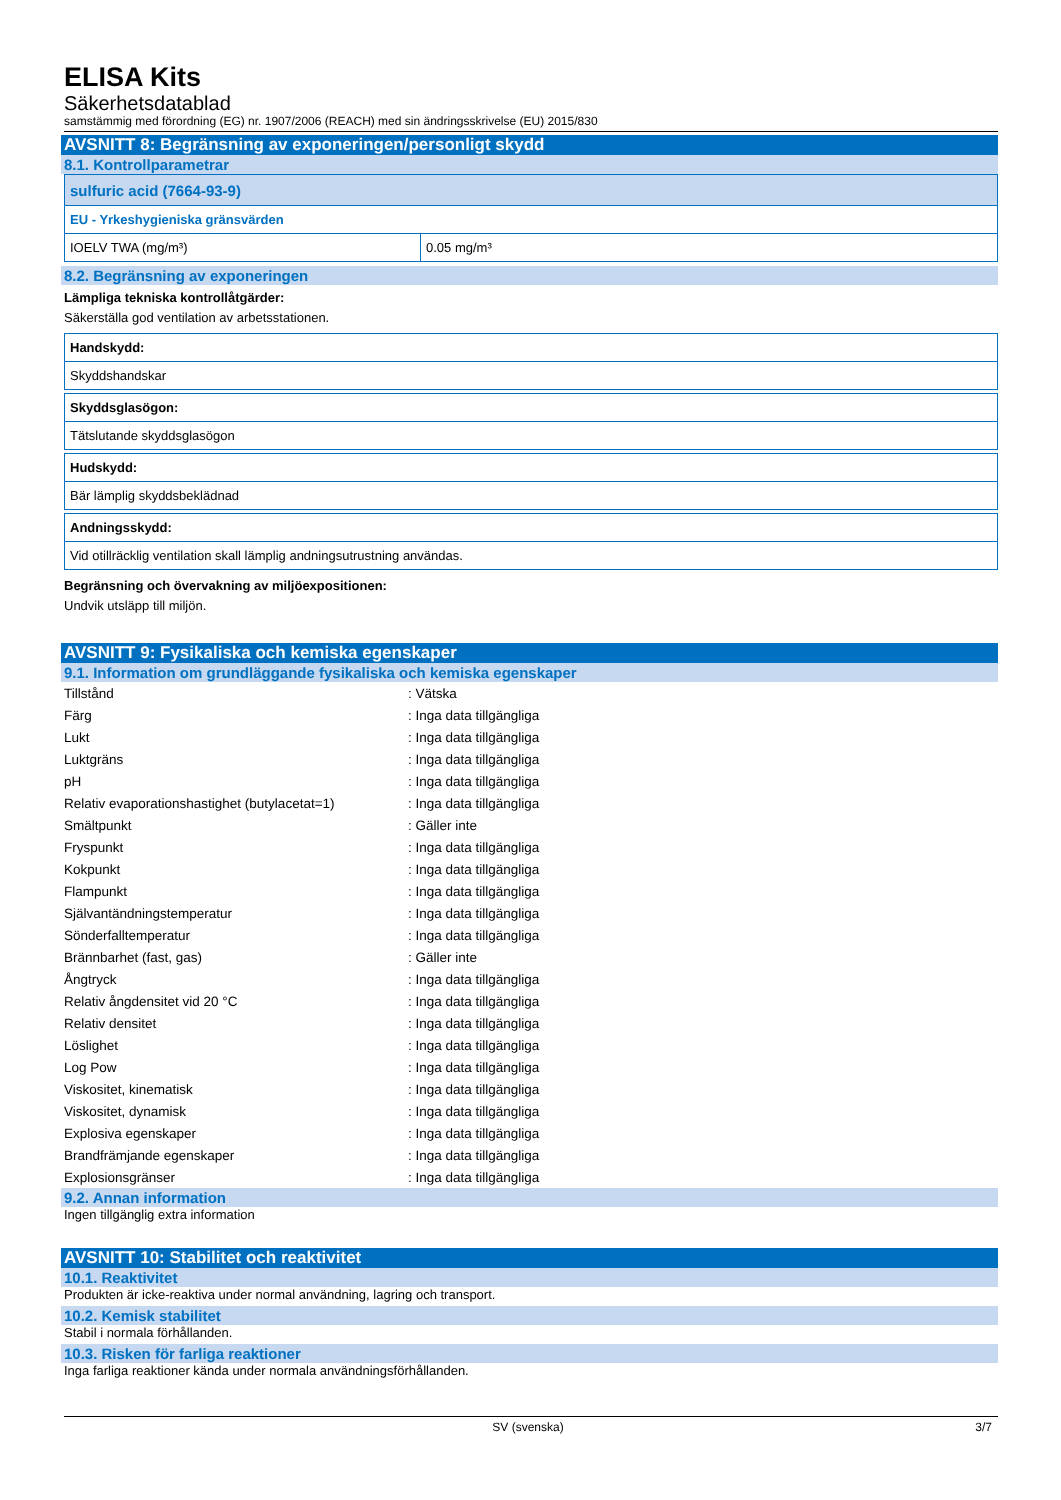ELISA Kits
Säkerhetsdatablad
samstämmig med förordning (EG) nr. 1907/2006 (REACH) med sin ändringsskrivelse (EU) 2015/830
AVSNITT 8: Begränsning av exponeringen/personligt skydd
8.1. Kontrollparametrar
| sulfuric acid (7664-93-9) | |
| EU - Yrkeshygieniska gränsvärden | |
| IOELV TWA (mg/m³) | 0.05 mg/m³ |
8.2. Begränsning av exponeringen
Lämpliga tekniska kontrollåtgärder:
Säkerställa god ventilation av arbetsstationen.
| Handskydd: |
| Skyddshandskar |
| Skyddsglasögon: |
| Tätslutande skyddsglasögon |
| Hudskydd: |
| Bär lämplig skyddsbeklädnad |
| Andningsskydd: |
| Vid otillräcklig ventilation skall lämplig andningsutrustning användas. |
Begränsning och övervakning av miljöexpositionen:
Undvik utsläpp till miljön.
AVSNITT 9: Fysikaliska och kemiska egenskaper
9.1. Information om grundläggande fysikaliska och kemiska egenskaper
| Tillstånd | : Vätska |
| Färg | : Inga data tillgängliga |
| Lukt | : Inga data tillgängliga |
| Luktgräns | : Inga data tillgängliga |
| pH | : Inga data tillgängliga |
| Relativ evaporationshastighet (butylacetat=1) | : Inga data tillgängliga |
| Smältpunkt | : Gäller inte |
| Fryspunkt | : Inga data tillgängliga |
| Kokpunkt | : Inga data tillgängliga |
| Flampunkt | : Inga data tillgängliga |
| Självantändningstemperatur | : Inga data tillgängliga |
| Sönderfalltemperatur | : Inga data tillgängliga |
| Brännbarhet (fast, gas) | : Gäller inte |
| Ångtryck | : Inga data tillgängliga |
| Relativ ångdensitet vid 20 °C | : Inga data tillgängliga |
| Relativ densitet | : Inga data tillgängliga |
| Löslighet | : Inga data tillgängliga |
| Log Pow | : Inga data tillgängliga |
| Viskositet, kinematisk | : Inga data tillgängliga |
| Viskositet, dynamisk | : Inga data tillgängliga |
| Explosiva egenskaper | : Inga data tillgängliga |
| Brandfrämjande egenskaper | : Inga data tillgängliga |
| Explosionsgränser | : Inga data tillgängliga |
9.2. Annan information
Ingen tillgänglig extra information
AVSNITT 10: Stabilitet och reaktivitet
10.1. Reaktivitet
Produkten är icke-reaktiva under normal användning, lagring och transport.
10.2. Kemisk stabilitet
Stabil i normala förhållanden.
10.3. Risken för farliga reaktioner
Inga farliga reaktioner kända under normala användningsförhållanden.
SV (svenska) 3/7